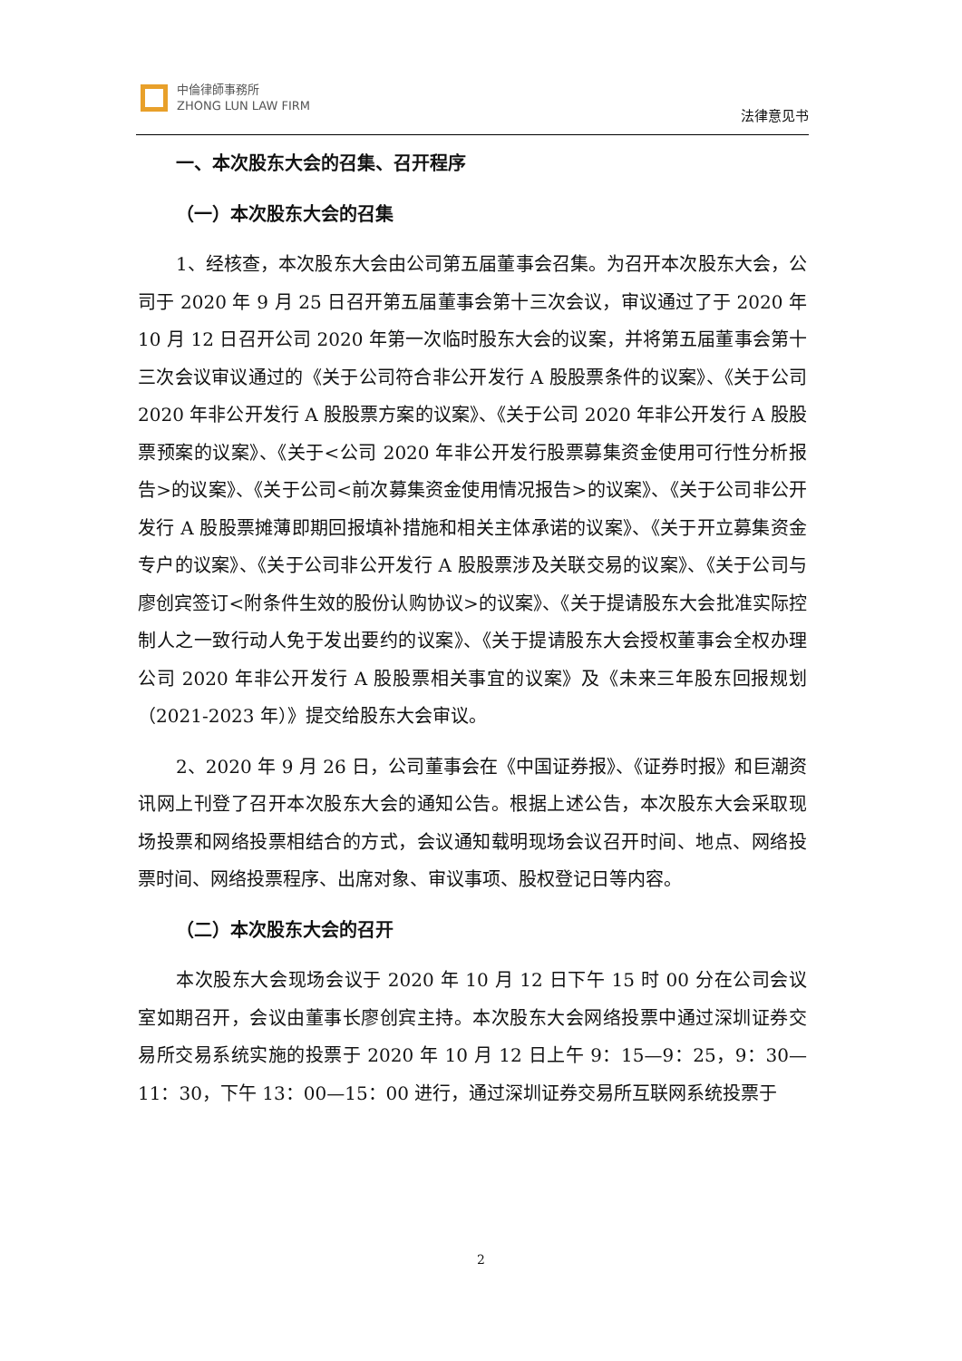中倫律師事務所
ZHONG LUN LAW FIRM
法律意见书
一、本次股东大会的召集、召开程序
（一）本次股东大会的召集
1、经核查，本次股东大会由公司第五届董事会召集。为召开本次股东大会，公司于 2020 年 9 月 25 日召开第五届董事会第十三次会议，审议通过了于 2020 年 10 月 12 日召开公司 2020 年第一次临时股东大会的议案，并将第五届董事会第十三次会议审议通过的《关于公司符合非公开发行 A 股股票条件的议案》、《关于公司 2020 年非公开发行 A 股股票方案的议案》、《关于公司 2020 年非公开发行 A 股股票预案的议案》、《关于<公司 2020 年非公开发行股票募集资金使用可行性分析报告>的议案》、《关于公司<前次募集资金使用情况报告>的议案》、《关于公司非公开发行 A 股股票摊薄即期回报填补措施和相关主体承诺的议案》、《关于开立募集资金专户的议案》、《关于公司非公开发行 A 股股票涉及关联交易的议案》、《关于公司与廖创宾签订<附条件生效的股份认购协议>的议案》、《关于提请股东大会批准实际控制人之一致行动人免于发出要约的议案》、《关于提请股东大会授权董事会全权办理公司 2020 年非公开发行 A 股股票相关事宜的议案》及《未来三年股东回报规划（2021-2023 年）》提交给股东大会审议。
2、2020 年 9 月 26 日，公司董事会在《中国证券报》、《证券时报》和巨潮资讯网上刊登了召开本次股东大会的通知公告。根据上述公告，本次股东大会采取现场投票和网络投票相结合的方式，会议通知载明现场会议召开时间、地点、网络投票时间、网络投票程序、出席对象、审议事项、股权登记日等内容。
（二）本次股东大会的召开
本次股东大会现场会议于 2020 年 10 月 12 日下午 15 时 00 分在公司会议室如期召开，会议由董事长廖创宾主持。本次股东大会网络投票中通过深圳证券交易所交易系统实施的投票于 2020 年 10 月 12 日上午 9：15—9：25，9：30—11：30，下午 13：00—15：00 进行，通过深圳证券交易所互联网系统投票于
2